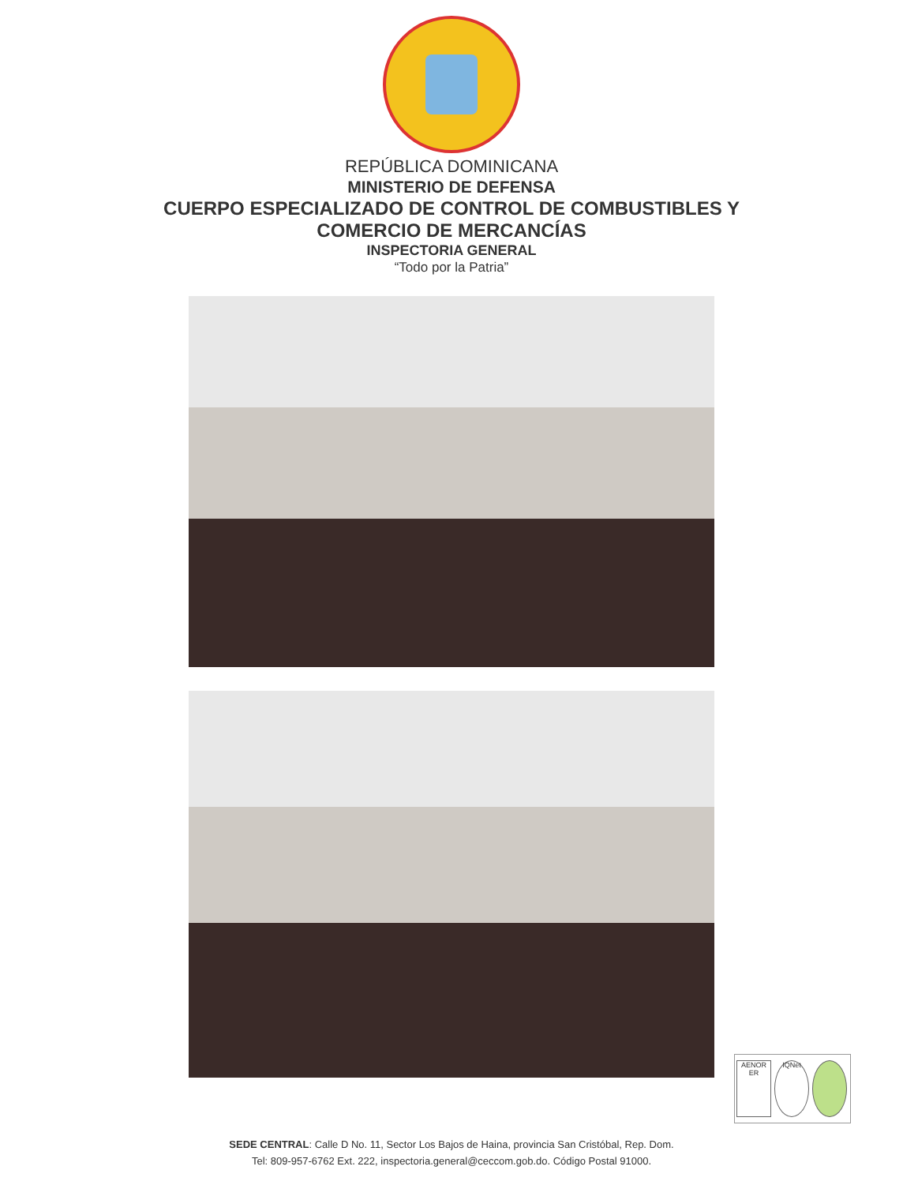REPÚBLICA DOMINICANA
MINISTERIO DE DEFENSA
CUERPO ESPECIALIZADO DE CONTROL DE COMBUSTIBLES Y
COMERCIO DE MERCANCÍAS
INSPECTORIA GENERAL
“Todo por la Patria”
AENOR ER
IQNet
SEDE CENTRAL: Calle D No. 11, Sector Los Bajos de Haina, provincia San Cristóbal, Rep. Dom.
Tel: 809-957-6762 Ext. 222, inspectoria.general@ceccom.gob.do. Código Postal 91000.